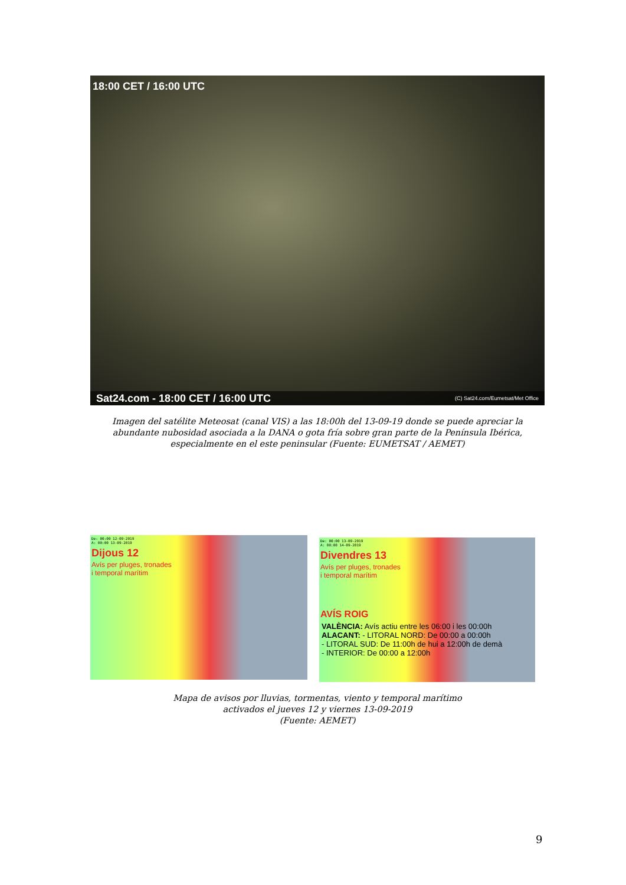18:00 CET / 16:00 UTC
Sat24.com - 18:00 CET / 16:00 UTC (C) Sat24.com/Eumetsat/Met Office
Imagen del satélite Meteosat (canal VIS) a las 18:00h del 13-09-19 donde se puede apreciar la abundante nubosidad asociada a la DANA o gota fría sobre gran parte de la Península Ibérica, especialmente en el este peninsular (Fuente: EUMETSAT / AEMET)
De: 00:00 12-09-2019
A: 00:00 13-09-2019
Dijous 12
Avís per pluges, tronades
i temporal marítim
De: 00:00 13-09-2019
A: 00:00 14-09-2019
Divendres 13
Avís per pluges, tronades
i temporal marítim
AVÍS ROIG
VALÈNCIA: Avís actiu entre les 06:00 i les 00:00h
ALACANT: - LITORAL NORD: De 00:00 a 00:00h
- LITORAL SUD: De 11:00h de hui a 12:00h de demà
- INTERIOR: De 00:00 a 12:00h
Mapa de avisos por lluvias, tormentas, viento y temporal marítimo
activados el jueves 12 y viernes 13-09-2019
(Fuente: AEMET)
9